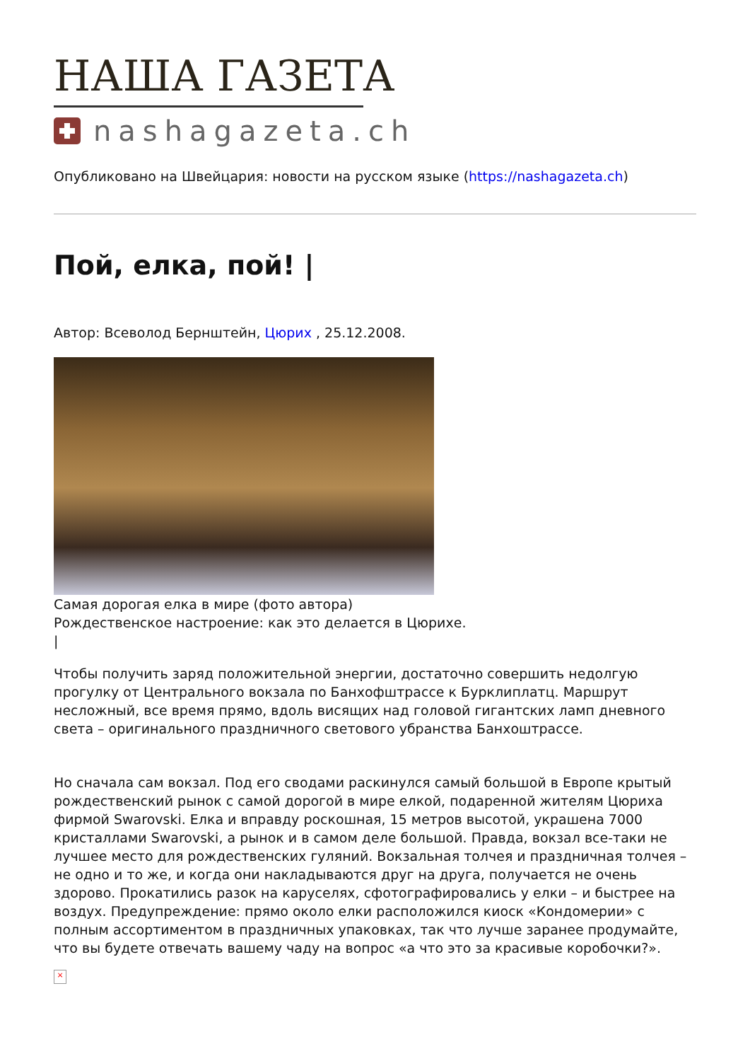НАША ГАЗЕТА
nashagazeta.ch
Опубликовано на Швейцария: новости на русском языке (https://nashagazeta.ch)
Пой, елка, пой! |
Автор: Всеволод Бернштейн, Цюрих , 25.12.2008.
Самая дорогая елка в мире (фото автора)
Рождественское настроение: как это делается в Цюрихе.
|
Чтобы получить заряд положительной энергии, достаточно совершить недолгую прогулку от Центрального вокзала по Банхофштрассе к Бурклиплатц. Маршрут несложный, все время прямо, вдоль висящих над головой гигантских ламп дневного света – оригинального праздничного светового убранства Банхоштрассе.
Но сначала сам вокзал. Под его сводами раскинулся самый большой в Европе крытый рождественский рынок с самой дорогой в мире елкой, подаренной жителям Цюриха фирмой Swarovski. Елка и вправду роскошная, 15 метров высотой, украшена 7000 кристаллами Swarovski, а рынок и в самом деле большой. Правда, вокзал все-таки не лучшее место для рождественских гуляний. Вокзальная толчея и праздничная толчея – не одно и то же, и когда они накладываются друг на друга, получается не очень здорово. Прокатились разок на каруселях, сфотографировались у елки – и быстрее на воздух. Предупреждение: прямо около елки расположился киоск «Кондомерии» с полным ассортиментом в праздничных упаковках, так что лучше заранее продумайте, что вы будете отвечать вашему чаду на вопрос «а что это за красивые коробочки?».
×